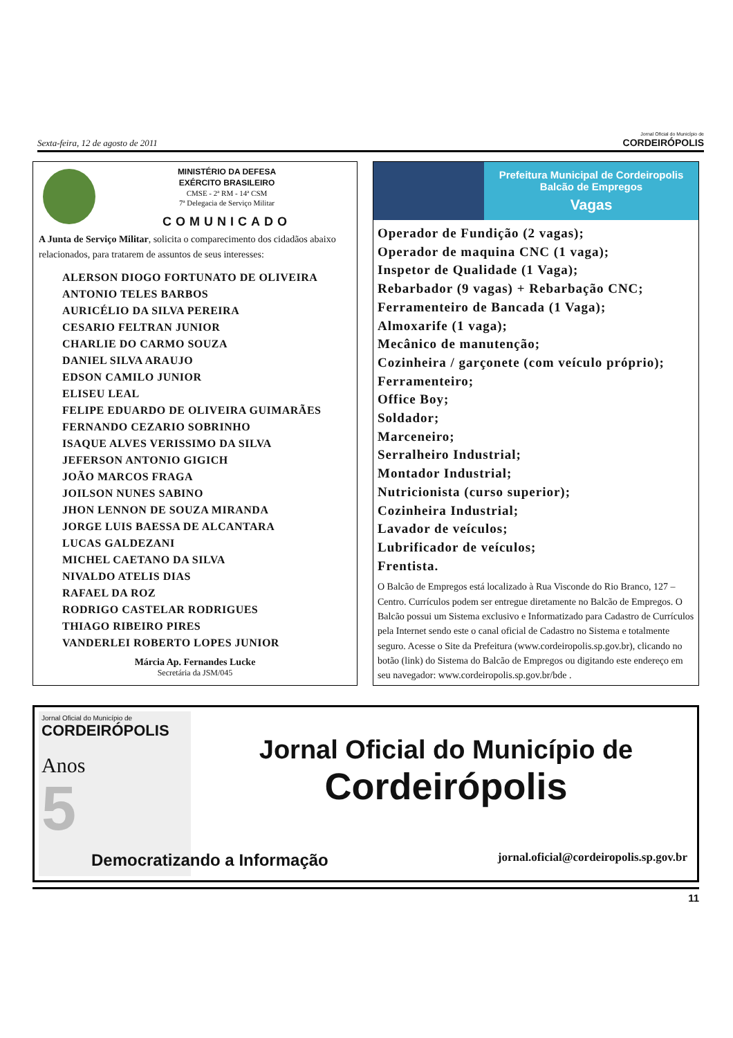Sexta-feira, 12 de agosto de 2011
Jornal Oficial do Município de
CORDEIRÓPOLIS
MINISTÉRIO DA DEFESA
EXÉRCITO BRASILEIRO
CMSE - 2ª RM - 14ª CSM
7ª Delegacia de Serviço Militar
COMUNICADO
A Junta de Serviço Militar, solicita o comparecimento dos cidadãos abaixo relacionados, para tratarem de assuntos de seus interesses:
ALERSON DIOGO FORTUNATO DE OLIVEIRA
ANTONIO TELES BARBOS
AURICÉLIO DA SILVA PEREIRA
CESARIO FELTRAN JUNIOR
CHARLIE DO CARMO SOUZA
DANIEL SILVA ARAUJO
EDSON CAMILO JUNIOR
ELISEU LEAL
FELIPE EDUARDO DE OLIVEIRA GUIMARÃES
FERNANDO CEZARIO SOBRINHO
ISAQUE ALVES VERISSIMO DA SILVA
JEFERSON ANTONIO GIGICH
JOÃO MARCOS FRAGA
JOILSON NUNES SABINO
JHON LENNON DE SOUZA MIRANDA
JORGE LUIS BAESSA DE ALCANTARA
LUCAS GALDEZANI
MICHEL CAETANO DA SILVA
NIVALDO ATELIS DIAS
RAFAEL DA ROZ
RODRIGO CASTELAR RODRIGUES
THIAGO RIBEIRO PIRES
VANDERLEI ROBERTO LOPES JUNIOR
Márcia Ap. Fernandes Lucke
Secretária da JSM/045
Prefeitura Municipal de Cordeiropolis
Balcão de Empregos
Vagas
Operador de Fundição (2 vagas);
Operador de maquina CNC (1 vaga);
Inspetor de Qualidade (1 Vaga);
Rebarbador (9 vagas) + Rebarbação CNC;
Ferramenteiro de Bancada (1 Vaga);
Almoxarife (1 vaga);
Mecânico de manutenção;
Cozinheira / garçonete (com veículo próprio);
Ferramenteiro;
Office Boy;
Soldador;
Marceneiro;
Serralheiro Industrial;
Montador Industrial;
Nutricionista (curso superior);
Cozinheira Industrial;
Lavador de veículos;
Lubrificador de veículos;
Frentista.
O Balcão de Empregos está localizado à Rua Visconde do Rio Branco, 127 – Centro. Currículos podem ser entregue diretamente no Balcão de Empregos. O Balcão possui um Sistema exclusivo e Informatizado para Cadastro de Currículos pela Internet sendo este o canal oficial de Cadastro no Sistema e totalmente seguro. Acesse o Site da Prefeitura (www.cordeiropolis.sp.gov.br), clicando no botão (link) do Sistema do Balcão de Empregos ou digitando este endereço em seu navegador: www.cordeiropolis.sp.gov.br/bde .
Jornal Oficial do Município de
CORDEIRÓPOLIS
Anos
5
Jornal Oficial do Município de
Cordeirópolis
Democratizando a Informação jornal.oficial@cordeiropolis.sp.gov.br
11